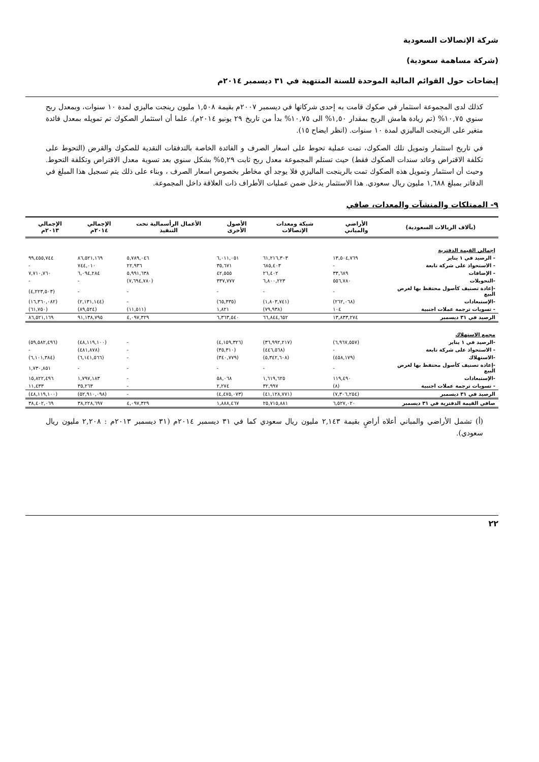شركة الإتصالات السعودية
(شركة مساهمة سعودية)
إيضاحات حول القوائم المالية الموحدة للسنة المنتهية في ٣١ ديسمبر ٢٠١٤م
كذلك لدى المجموعة استثمار في صكوك قامت به إحدى شركاتها في ديسمبر ٢٠٠٧م بقيمة ١,٥٠٨ مليون رينجت ماليزي لمدة ١٠ سنوات، وبمعدل ربح سنوي ١٠,٧٥% (تم زيادة هامش الربح بمقدار ١,٥٠% الى ١٠,٧٥% بدأ من تاريخ ٢٩ يونيو ٢٠١٤م). علما أن استثمار الصكوك تم تمويله بمعدل فائدة متغير على الرينجت الماليزي لمدة ١٠ سنوات. (انظر ايضاح ١٥).
في تاريخ استثمار وتمويل تلك الصكوك، تمت عملية تحوط على اسعار الصرف و الفائدة الخاصة بالتدفقات النقدية للصكوك والقرض (التحوط على تكلفة الاقتراض وعائد سندات الصكوك فقط) حيث تستلم المجموعة معدل ربح ثابت ٥,٢٩% بشكل سنوي بعد تسوية معدل الاقتراض وتكلفة التحوط. وحيث أن استثمار وتمويل هذه الصكوك تمت بالرينجت الماليزي فلا يوجد أي مخاطر بخصوص اسعار الصرف ، وبناء على ذلك يتم تسجيل هذا المبلغ في الدفاتر بمبلغ ١,٦٨٨ مليون ريال سعودي. هذا الاستثمار يدخل ضمن عمليات الأطراف ذات العلاقة داخل المجموعة.
٩- الممتلكات والمنشآت والمعدات، صافي
| (بآلاف الريالات السعودية) | الأراضي والمباني | شبكة ومعدات الإتصالات | الأصول الأخرى | الأعمال الرأسمالية تحت التنفيذ | الإجمالي ٢٠١٤م | الإجمالي ٢٠١٣م |
| --- | --- | --- | --- | --- | --- | --- |
| إجمالي القيمة الدفترية | | | | | | |
| - الرصيد في ١ يناير | ١٣,٥٠٤,٧٦٩ | ٦١,٢١٦,٣٠٣ | ٦,٠١١,٠٥١ | ٥,٧٨٩,٠٤٦ | ٨٦,٥٢١,١٦٩ | ٩٩,٤٥٥,٧٤٤ |
| - الاستحواذ على شركة تابعة | - | ٦٨٥,٤٠٣ | ٣٥,٦٧١ | ٢٢,٩٣٦ | ٧٤٤,٠١٠ | - |
| - الإضافات | ٣٣,٦٨٩ | ٢٦,٤٠٢ | ٤٢,٥٥٥ | ٥,٩٩١,٦٣٨ | ٦,٠٩٤,٢٨٤ | ٧,٧١٠,٧٦٠ |
| -التحويلات | ٥٥٦,٧٨٠ | ٦,٨٠٠,٢٢٣ | ٣٣٧,٧٧٧ | (٧,٦٩٤,٧٨٠) | - | - |
| -إعادة تصنيف كأصول محتفظ بها لغرض البيع | - | - | - | - | - | (٤,٢٢٣,٥٠٣) |
| -الإستبعادات | (٢٦٢,٠٦٨) | (١,٨٠٣,٧٤١) | (٦٥,٣٣٥) | - | (٢,١٣١,١٤٤) | (١٦,٣٦٠,٠٨٢) |
| - تسويات ترجمة عملات اجنبية | ١٠٤ | (٧٩,٩٣٨) | ١,٨٢١ | (١١,٥١١) | (٨٩,٥٢٤) | (٦١,٧٥٠) |
| الرصيد في ٣١ ديسمبر | ١٣,٨٣٣,٢٧٤ | ٦٦,٨٤٤,٦٥٢ | ٦,٣٦٣,٥٤٠ | ٤,٠٩٧,٣٢٩ | ٩١,١٣٨,٧٩٥ | ٨٦,٥٢١,١٦٩ |
| مجمع الاستهلاك | | | | | | |
| -الرصيد في ١ يناير | (٦,٩٦٧,٥٥٧) | (٣٦,٩٩٢,٢١٧) | (٤,١٥٩,٣٢٦) | - | (٤٨,١١٩,١٠٠) | (٥٩,٥٨٢,٤٩٦) |
| - الاستحواذ على شركة تابعة | - | (٤٤٦,٥٦٨) | (٣٥,٣١٠) | - | (٤٨١,٨٧٨) | - |
| -الاستهلاك | (٤٥٨,١٧٩) | (٥,٣٤٢,٦٠٨) | (٣٤٠,٧٧٩) | - | (٦,١٤١,٥٦٦) | (٦,١٠١,٣٨٤) |
| -إعادة تصنيف كأصول محتفظ بها لغرض البيع | - | - | - | - | - | ١,٧٣٠,٨٥١ |
| -الإستبعادات | ١١٩,٤٩٠ | ١,٦١٩,٦٢٥ | ٥٨,٠٦٨ | - | ١,٧٩٧,١٨٣ | ١٥,٨٢٢,٤٩٦ |
| - تسويات ترجمة عملات اجنبية | (٨) | ٣٢,٩٩٧ | ٢,٢٧٤ | - | ٣٥,٢٦٣ | ١١,٤٣٣ |
| الرصيد في ٣١ ديسمبر | (٧,٣٠٦,٢٥٤) | (٤١,١٢٨,٧٧١) | (٤,٤٧٥,٠٧٣) | - | (٥٢,٩١٠,٠٩٨) | (٤٨,١١٩,١٠٠) |
| صافي القيمة الدفترية في ٣١ ديسمبر | ٦,٥٢٧,٠٢٠ | ٢٥,٧١٥,٨٨١ | ١,٨٨٨,٤٦٧ | ٤,٠٩٧,٣٢٩ | ٣٨,٢٢٨,٦٩٧ | ٣٨,٤٠٢,٠٦٩ |
(أ) تشمل الأراضي والمباني أعلاه أراضٍ بقيمة ٢,١٤٣ مليون ريال سعودي كما في ٣١ ديسمبر ٢٠١٤م (٣١ ديسمبر ٢٠١٣م : ٢,٢٠٨ مليون ريال سعودي).
٢٢